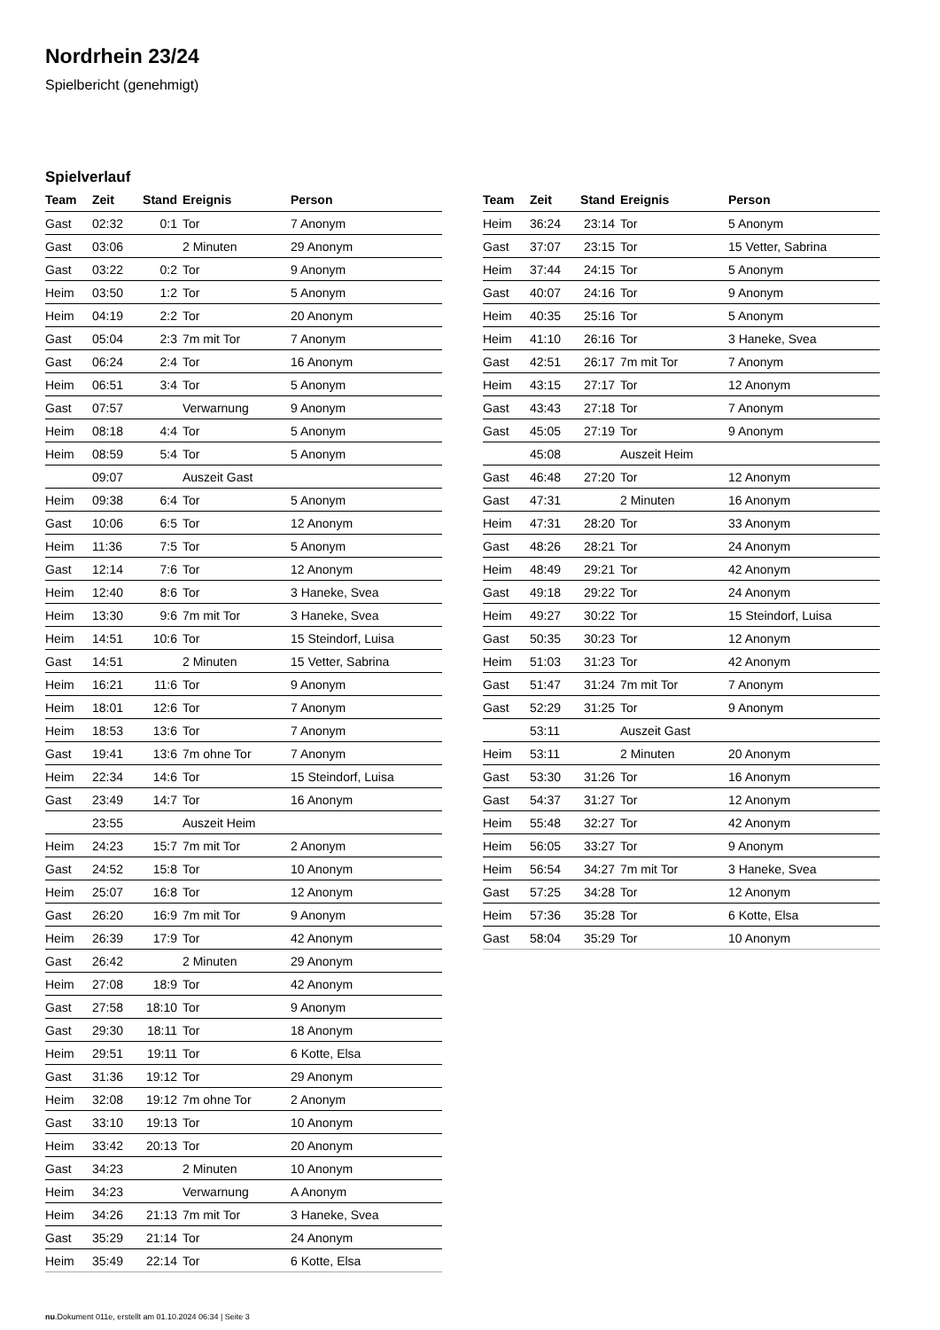Nordrhein 23/24
Spielbericht (genehmigt)
Spielverlauf
| Team | Zeit | Stand | Ereignis | Person |
| --- | --- | --- | --- | --- |
| Gast | 02:32 | 0:1 | Tor | 7 Anonym |
| Gast | 03:06 | | 2 Minuten | 29 Anonym |
| Gast | 03:22 | 0:2 | Tor | 9 Anonym |
| Heim | 03:50 | 1:2 | Tor | 5 Anonym |
| Heim | 04:19 | 2:2 | Tor | 20 Anonym |
| Gast | 05:04 | 2:3 | 7m mit Tor | 7 Anonym |
| Gast | 06:24 | 2:4 | Tor | 16 Anonym |
| Heim | 06:51 | 3:4 | Tor | 5 Anonym |
| Gast | 07:57 | | Verwarnung | 9 Anonym |
| Heim | 08:18 | 4:4 | Tor | 5 Anonym |
| Heim | 08:59 | 5:4 | Tor | 5 Anonym |
| | 09:07 | | Auszeit Gast | |
| Heim | 09:38 | 6:4 | Tor | 5 Anonym |
| Gast | 10:06 | 6:5 | Tor | 12 Anonym |
| Heim | 11:36 | 7:5 | Tor | 5 Anonym |
| Gast | 12:14 | 7:6 | Tor | 12 Anonym |
| Heim | 12:40 | 8:6 | Tor | 3 Haneke, Svea |
| Heim | 13:30 | 9:6 | 7m mit Tor | 3 Haneke, Svea |
| Heim | 14:51 | 10:6 | Tor | 15 Steindorf, Luisa |
| Gast | 14:51 | | 2 Minuten | 15 Vetter, Sabrina |
| Heim | 16:21 | 11:6 | Tor | 9 Anonym |
| Heim | 18:01 | 12:6 | Tor | 7 Anonym |
| Heim | 18:53 | 13:6 | Tor | 7 Anonym |
| Gast | 19:41 | 13:6 | 7m ohne Tor | 7 Anonym |
| Heim | 22:34 | 14:6 | Tor | 15 Steindorf, Luisa |
| Gast | 23:49 | 14:7 | Tor | 16 Anonym |
| | 23:55 | | Auszeit Heim | |
| Heim | 24:23 | 15:7 | 7m mit Tor | 2 Anonym |
| Gast | 24:52 | 15:8 | Tor | 10 Anonym |
| Heim | 25:07 | 16:8 | Tor | 12 Anonym |
| Gast | 26:20 | 16:9 | 7m mit Tor | 9 Anonym |
| Heim | 26:39 | 17:9 | Tor | 42 Anonym |
| Gast | 26:42 | | 2 Minuten | 29 Anonym |
| Heim | 27:08 | 18:9 | Tor | 42 Anonym |
| Gast | 27:58 | 18:10 | Tor | 9 Anonym |
| Gast | 29:30 | 18:11 | Tor | 18 Anonym |
| Heim | 29:51 | 19:11 | Tor | 6 Kotte, Elsa |
| Gast | 31:36 | 19:12 | Tor | 29 Anonym |
| Heim | 32:08 | 19:12 | 7m ohne Tor | 2 Anonym |
| Gast | 33:10 | 19:13 | Tor | 10 Anonym |
| Heim | 33:42 | 20:13 | Tor | 20 Anonym |
| Gast | 34:23 | | 2 Minuten | 10 Anonym |
| Heim | 34:23 | | Verwarnung | A Anonym |
| Heim | 34:26 | 21:13 | 7m mit Tor | 3 Haneke, Svea |
| Gast | 35:29 | 21:14 | Tor | 24 Anonym |
| Heim | 35:49 | 22:14 | Tor | 6 Kotte, Elsa |
| Team | Zeit | Stand | Ereignis | Person |
| --- | --- | --- | --- | --- |
| Heim | 36:24 | 23:14 | Tor | 5 Anonym |
| Gast | 37:07 | 23:15 | Tor | 15 Vetter, Sabrina |
| Heim | 37:44 | 24:15 | Tor | 5 Anonym |
| Gast | 40:07 | 24:16 | Tor | 9 Anonym |
| Heim | 40:35 | 25:16 | Tor | 5 Anonym |
| Heim | 41:10 | 26:16 | Tor | 3 Haneke, Svea |
| Gast | 42:51 | 26:17 | 7m mit Tor | 7 Anonym |
| Heim | 43:15 | 27:17 | Tor | 12 Anonym |
| Gast | 43:43 | 27:18 | Tor | 7 Anonym |
| Gast | 45:05 | 27:19 | Tor | 9 Anonym |
| | 45:08 | | Auszeit Heim | |
| Gast | 46:48 | 27:20 | Tor | 12 Anonym |
| Gast | 47:31 | | 2 Minuten | 16 Anonym |
| Heim | 47:31 | 28:20 | Tor | 33 Anonym |
| Gast | 48:26 | 28:21 | Tor | 24 Anonym |
| Heim | 48:49 | 29:21 | Tor | 42 Anonym |
| Gast | 49:18 | 29:22 | Tor | 24 Anonym |
| Heim | 49:27 | 30:22 | Tor | 15 Steindorf, Luisa |
| Gast | 50:35 | 30:23 | Tor | 12 Anonym |
| Heim | 51:03 | 31:23 | Tor | 42 Anonym |
| Gast | 51:47 | 31:24 | 7m mit Tor | 7 Anonym |
| Gast | 52:29 | 31:25 | Tor | 9 Anonym |
| | 53:11 | | Auszeit Gast | |
| Heim | 53:11 | | 2 Minuten | 20 Anonym |
| Gast | 53:30 | 31:26 | Tor | 16 Anonym |
| Gast | 54:37 | 31:27 | Tor | 12 Anonym |
| Heim | 55:48 | 32:27 | Tor | 42 Anonym |
| Heim | 56:05 | 33:27 | Tor | 9 Anonym |
| Heim | 56:54 | 34:27 | 7m mit Tor | 3 Haneke, Svea |
| Gast | 57:25 | 34:28 | Tor | 12 Anonym |
| Heim | 57:36 | 35:28 | Tor | 6 Kotte, Elsa |
| Gast | 58:04 | 35:29 | Tor | 10 Anonym |
nu.Dokument 011e, erstellt am 01.10.2024 06:34 | Seite 3